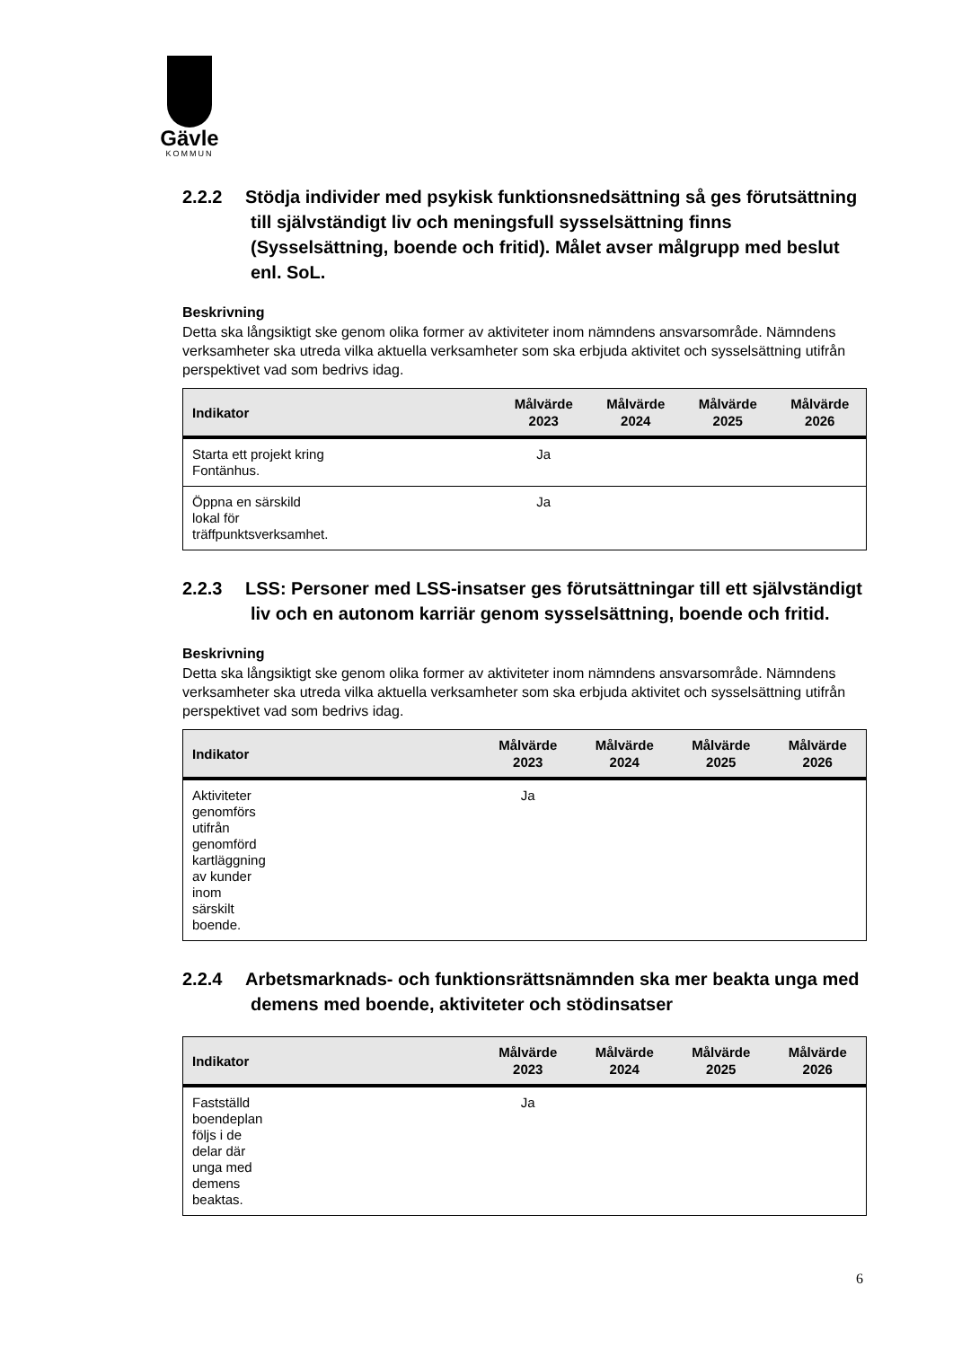Gävle
KOMMUN
2.2.2 Stödja individer med psykisk funktionsnedsättning så ges förutsättning till självständigt liv och meningsfull sysselsättning finns (Sysselsättning, boende och fritid). Målet avser målgrupp med beslut enl. SoL.
Beskrivning
Detta ska långsiktigt ske genom olika former av aktiviteter inom nämndens ansvarsområde. Nämndens verksamheter ska utreda vilka aktuella verksamheter som ska erbjuda aktivitet och sysselsättning utifrån perspektivet vad som bedrivs idag.
| Indikator | Målvärde 2023 | Målvärde 2024 | Målvärde 2025 | Målvärde 2026 |
| --- | --- | --- | --- | --- |
| Starta ett projekt kring Fontänhus. | Ja | | | |
| Öppna en särskild lokal för träffpunktsverksamhet. | Ja | | | |
2.2.3 LSS: Personer med LSS-insatser ges förutsättningar till ett självständigt liv och en autonom karriär genom sysselsättning, boende och fritid.
Beskrivning
Detta ska långsiktigt ske genom olika former av aktiviteter inom nämndens ansvarsområde. Nämndens verksamheter ska utreda vilka aktuella verksamheter som ska erbjuda aktivitet och sysselsättning utifrån perspektivet vad som bedrivs idag.
| Indikator | Målvärde 2023 | Målvärde 2024 | Målvärde 2025 | Målvärde 2026 |
| --- | --- | --- | --- | --- |
| Aktiviteter genomförs utifrån genomförd kartläggning av kunder inom särskilt boende. | Ja | | | |
2.2.4 Arbetsmarknads- och funktionsrättsnämnden ska mer beakta unga med demens med boende, aktiviteter och stödinsatser
| Indikator | Målvärde 2023 | Målvärde 2024 | Målvärde 2025 | Målvärde 2026 |
| --- | --- | --- | --- | --- |
| Fastställd boendeplan följs i de delar där unga med demens beaktas. | Ja | | | |
6